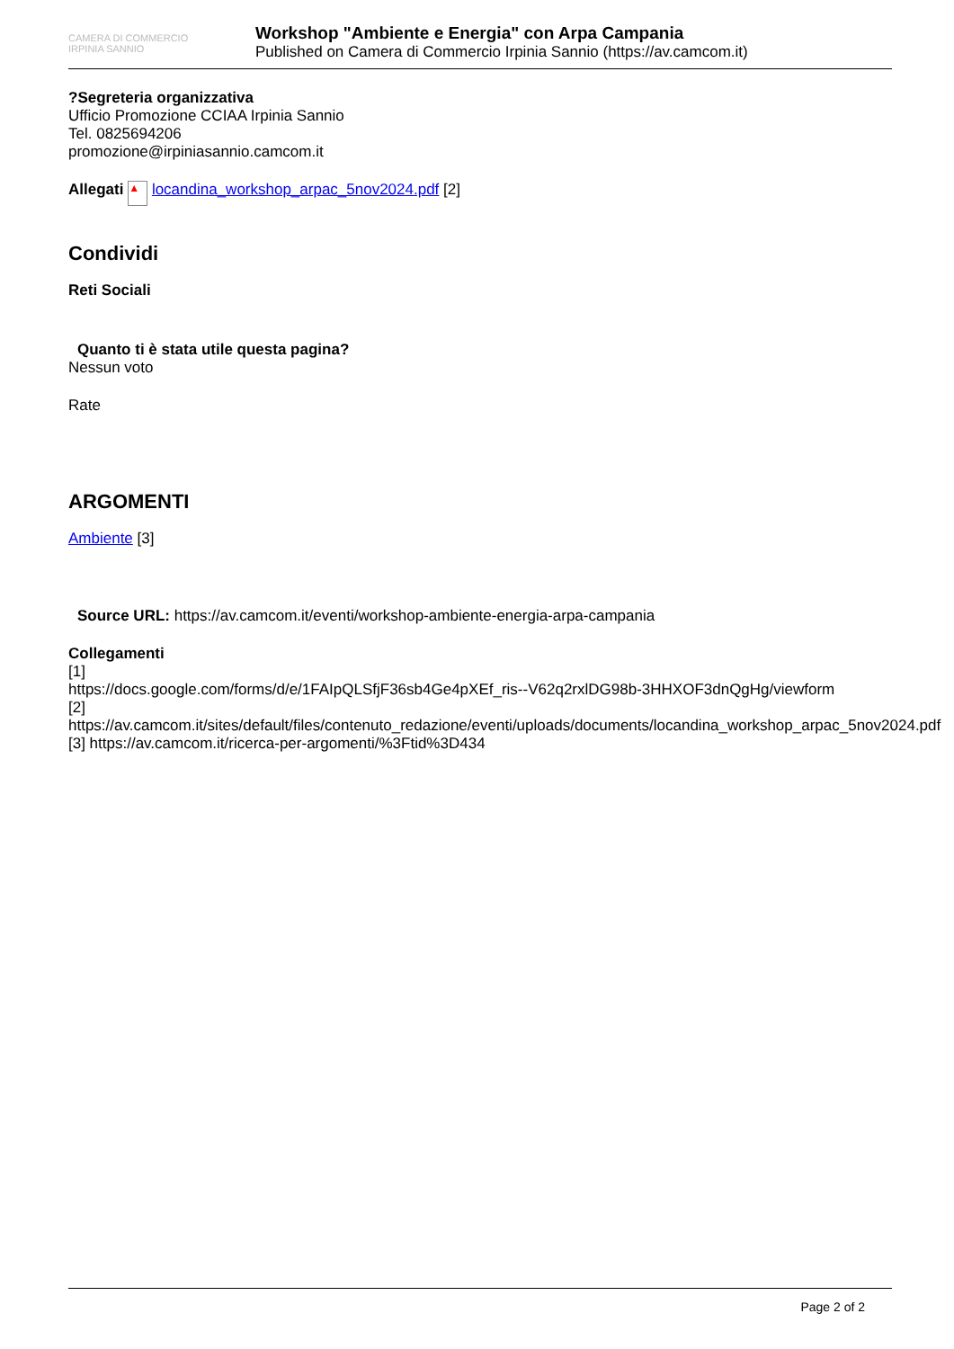CAMERA DI COMMERCIO
IRPINIA SANNIO
Workshop "Ambiente e Energia" con Arpa Campania
Published on Camera di Commercio Irpinia Sannio (https://av.camcom.it)
?Segreteria organizzativa
Ufficio Promozione CCIAA Irpinia Sannio
Tel. 0825694206
promozione@irpiniasannio.camcom.it
Allegati ▲ locandina_workshop_arpac_5nov2024.pdf [2]
Condividi
Reti Sociali
Quanto ti è stata utile questa pagina?
Nessun voto
Rate
ARGOMENTI
Ambiente [3]
Source URL: https://av.camcom.it/eventi/workshop-ambiente-energia-arpa-campania
Collegamenti
[1]
https://docs.google.com/forms/d/e/1FAIpQLSfjF36sb4Ge4pXEf_ris--V62q2rxlDG98b-3HHXOF3dnQgHg/viewform
[2] https://av.camcom.it/sites/default/files/contenuto_redazione/eventi/uploads/documents/locandina_workshop_arpac_5nov2024.pdf
[3] https://av.camcom.it/ricerca-per-argomenti/%3Ftid%3D434
Page 2 of 2